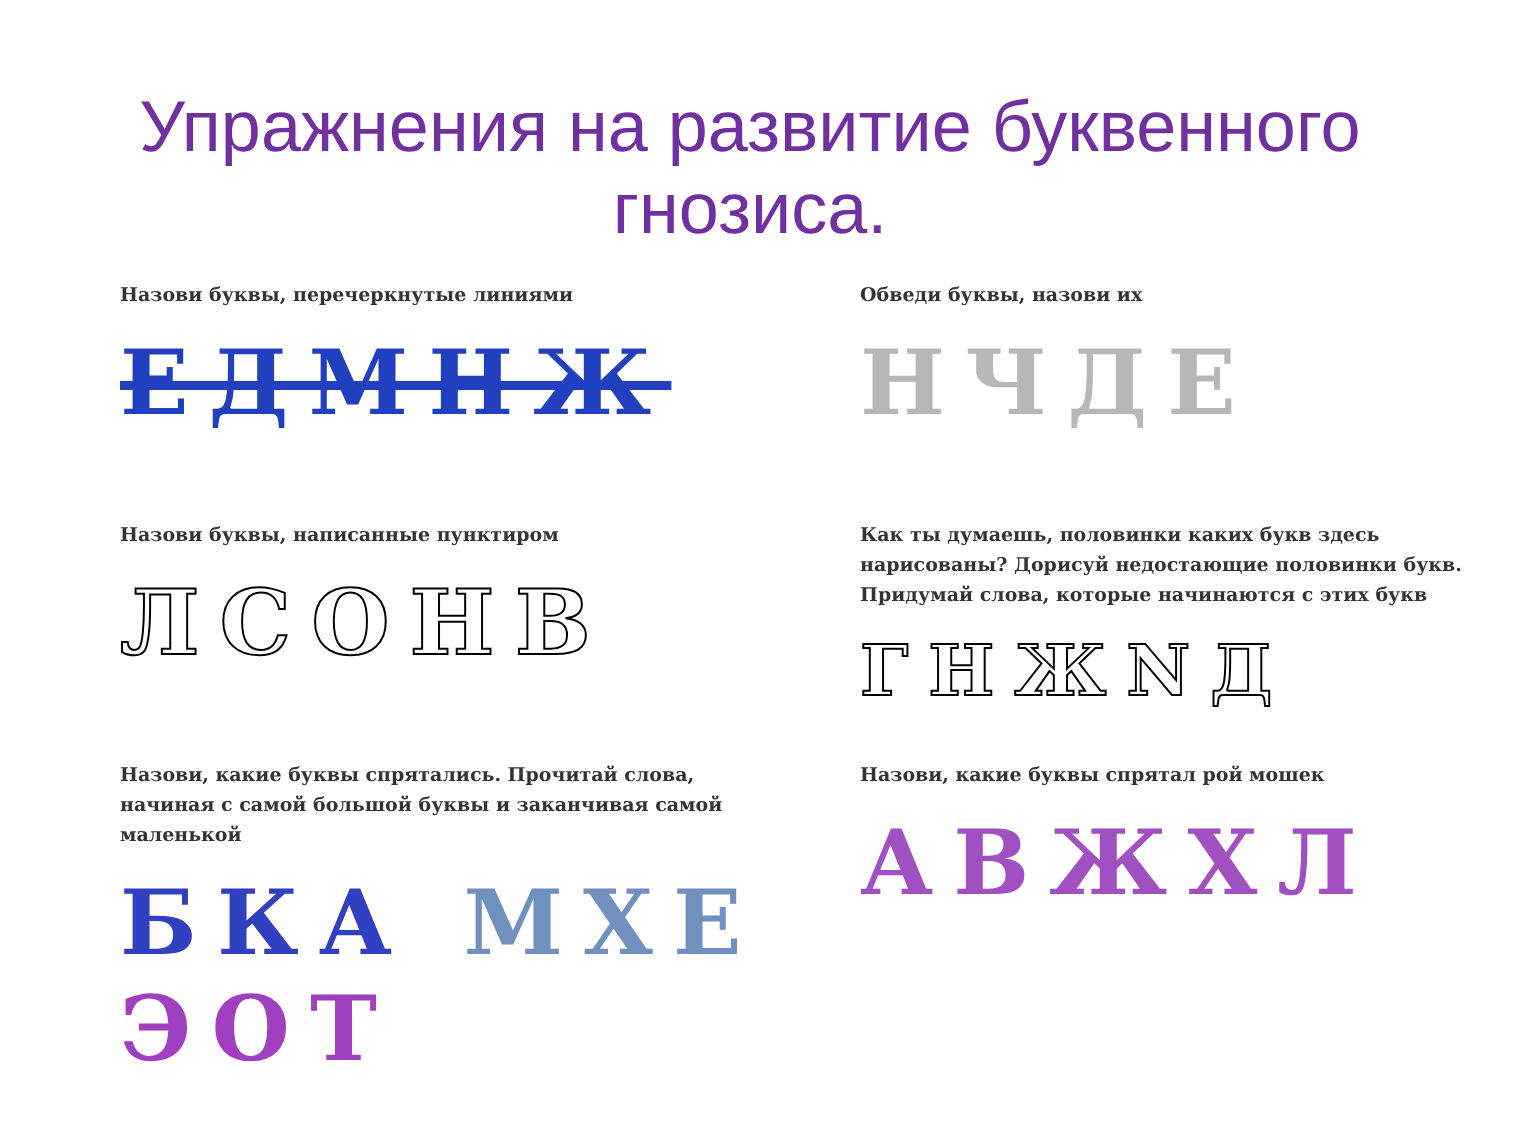Упражнения на развитие буквенного гнозиса.
Назови буквы, перечеркнутые линиями
ЕДМНЖ
Обведи буквы, назови их
НЧДЕ
Назови буквы, написанные пунктиром
ЛСОНВ
Как ты думаешь, половинки каких букв здесь нарисованы? Дорисуй недостающие половинки букв. Придумай слова, которые начинаются с этих букв
ГНЖNД
Назови, какие буквы спрятались. Прочитай слова, начиная с самой большой буквы и заканчивая самой маленькой
БКА МХЕ ЭОТ
Назови, какие буквы спрятал рой мошек
АВЖХЛ